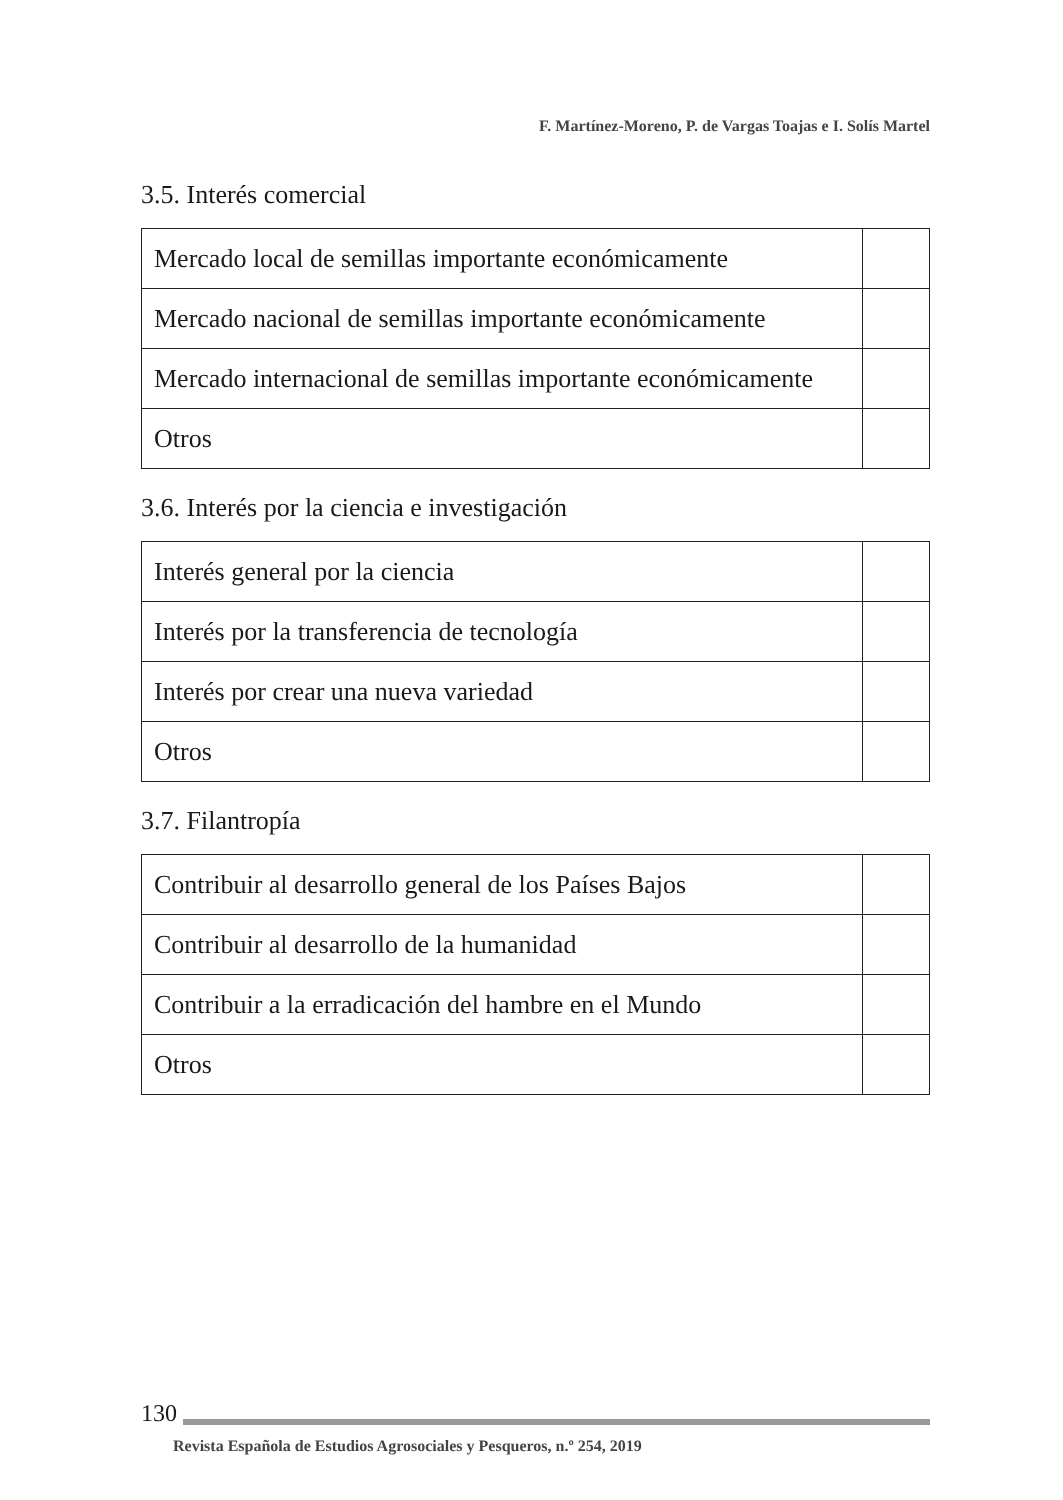F. Martínez-Moreno, P. de Vargas Toajas e I. Solís Martel
3.5. Interés comercial
| Mercado local de semillas importante económicamente | |
| Mercado nacional de semillas importante económicamente | |
| Mercado internacional de semillas importante económicamente | |
| Otros | |
3.6. Interés por la ciencia e investigación
| Interés general por la ciencia | |
| Interés por la transferencia de tecnología | |
| Interés por crear una nueva variedad | |
| Otros | |
3.7. Filantropía
| Contribuir al desarrollo general de los Países Bajos | |
| Contribuir al desarrollo de la humanidad | |
| Contribuir a la erradicación del hambre en el Mundo | |
| Otros | |
130
Revista Española de Estudios Agrosociales y Pesqueros, n.º 254, 2019